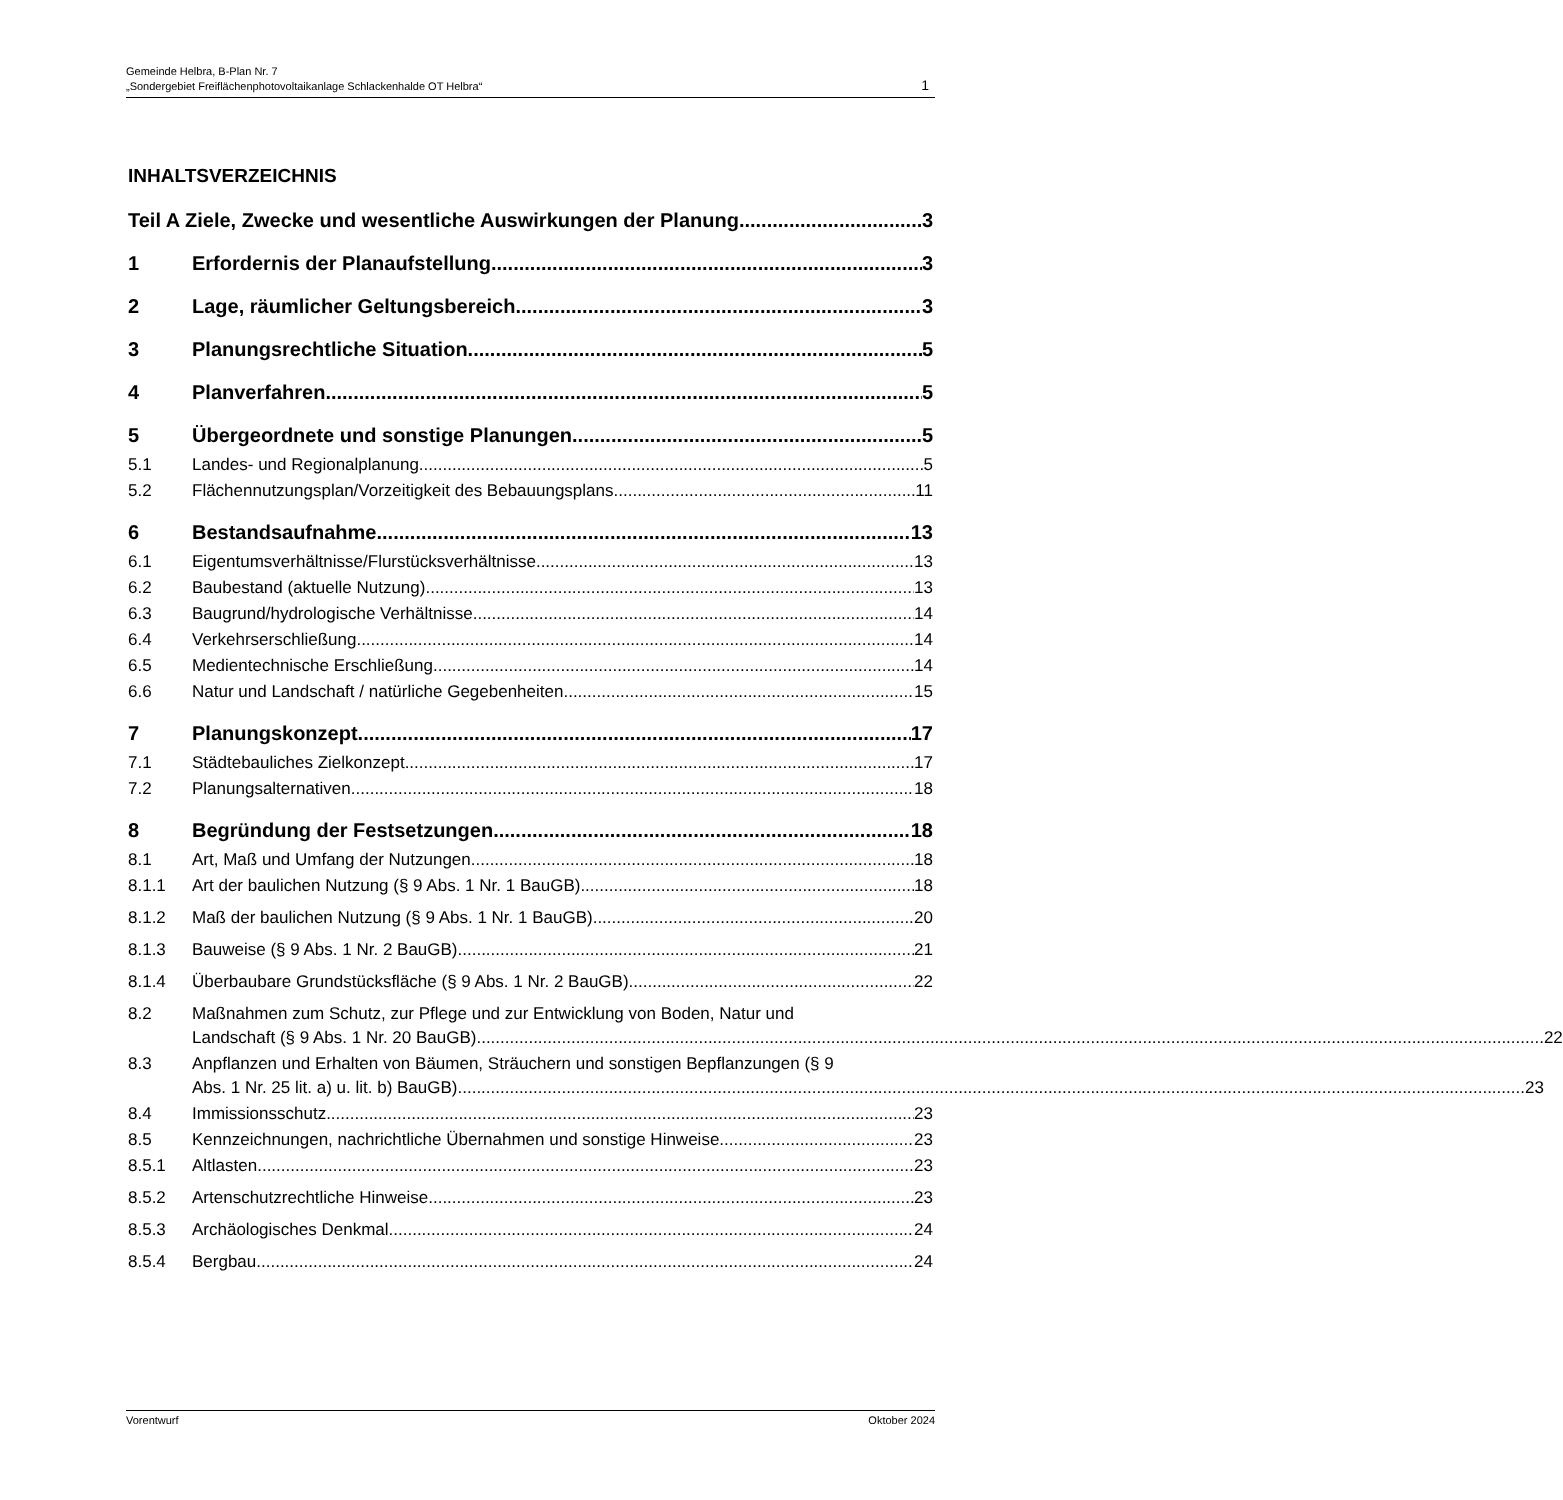Gemeinde Helbra, B-Plan Nr. 7
„Sondergebiet Freiflächenphotovoltaikanlage Schlackenhalde OT Helbra“1
INHALTSVERZEICHNIS
Teil A Ziele, Zwecke und wesentliche Auswirkungen der Planung 3
1 Erfordernis der Planaufstellung 3
2 Lage, räumlicher Geltungsbereich 3
3 Planungsrechtliche Situation 5
4 Planverfahren 5
5 Übergeordnete und sonstige Planungen 5
5.1 Landes- und Regionalplanung 5
5.2 Flächennutzungsplan/Vorzeitigkeit des Bebauungsplans 11
6 Bestandsaufnahme 13
6.1 Eigentumsverhältnisse/Flurstücksverhältnisse 13
6.2 Baubestand (aktuelle Nutzung) 13
6.3 Baugrund/hydrologische Verhältnisse 14
6.4 Verkehrserschließung 14
6.5 Medientechnische Erschließung 14
6.6 Natur und Landschaft / natürliche Gegebenheiten 15
7 Planungskonzept 17
7.1 Städtebauliches Zielkonzept 17
7.2 Planungsalternativen 18
8 Begründung der Festsetzungen 18
8.1 Art, Maß und Umfang der Nutzungen 18
8.1.1 Art der baulichen Nutzung (§ 9 Abs. 1 Nr. 1 BauGB) 18
8.1.2 Maß der baulichen Nutzung (§ 9 Abs. 1 Nr. 1 BauGB) 20
8.1.3 Bauweise (§ 9 Abs. 1 Nr. 2 BauGB) 21
8.1.4 Überbaubare Grundstücksfläche (§ 9 Abs. 1 Nr. 2 BauGB) 22
8.2 Maßnahmen zum Schutz, zur Pflege und zur Entwicklung von Boden, Natur und
Landschaft (§ 9 Abs. 1 Nr. 20 BauGB) 22
8.3 Anpflanzen und Erhalten von Bäumen, Sträuchern und sonstigen Bepflanzungen (§ 9
Abs. 1 Nr. 25 lit. a) u. lit. b) BauGB) 23
8.4 Immissionsschutz 23
8.5 Kennzeichnungen, nachrichtliche Übernahmen und sonstige Hinweise 23
8.5.1 Altlasten 23
8.5.2 Artenschutzrechtliche Hinweise 23
8.5.3 Archäologisches Denkmal 24
8.5.4 Bergbau 24
Vorentwurf Oktober 2024